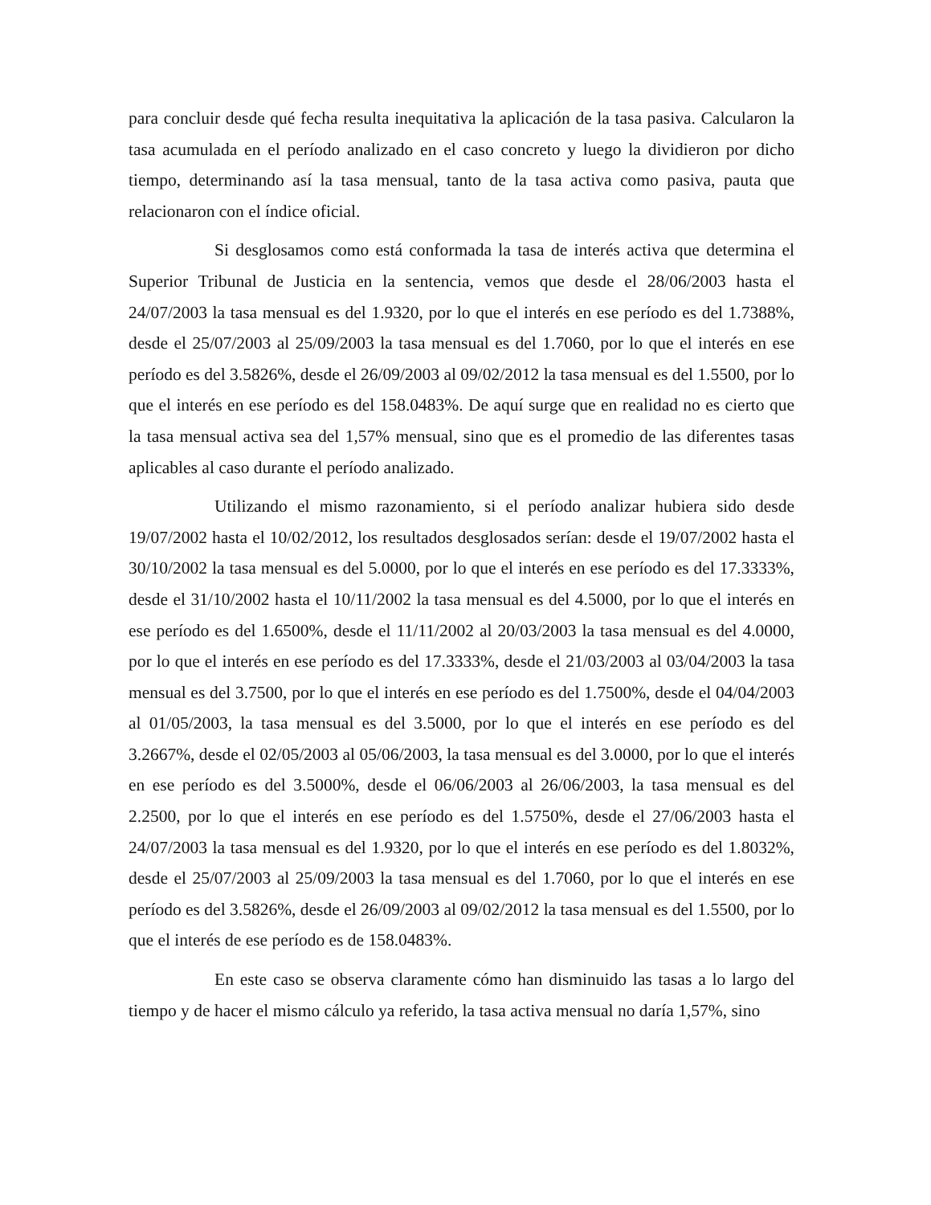para concluir desde qué fecha resulta inequitativa la aplicación de la tasa pasiva. Calcularon la tasa acumulada en el período analizado en el caso concreto y luego la dividieron por dicho tiempo, determinando así la tasa mensual, tanto de la tasa activa como pasiva, pauta que relacionaron con el índice oficial.
Si desglosamos como está conformada la tasa de interés activa que determina el Superior Tribunal de Justicia en la sentencia, vemos que desde el 28/06/2003 hasta el 24/07/2003 la tasa mensual es del 1.9320, por lo que el interés en ese período es del 1.7388%, desde el 25/07/2003 al 25/09/2003 la tasa mensual es del 1.7060, por lo que el interés en ese período es del 3.5826%, desde el 26/09/2003 al 09/02/2012 la tasa mensual es del 1.5500, por lo que el interés en ese período es del 158.0483%. De aquí surge que en realidad no es cierto que la tasa mensual activa sea del 1,57% mensual, sino que es el promedio de las diferentes tasas aplicables al caso durante el período analizado.
Utilizando el mismo razonamiento, si el período analizar hubiera sido desde 19/07/2002 hasta el 10/02/2012, los resultados desglosados serían: desde el 19/07/2002 hasta el 30/10/2002 la tasa mensual es del 5.0000, por lo que el interés en ese período es del 17.3333%, desde el 31/10/2002 hasta el 10/11/2002 la tasa mensual es del 4.5000, por lo que el interés en ese período es del 1.6500%, desde el 11/11/2002 al 20/03/2003 la tasa mensual es del 4.0000, por lo que el interés en ese período es del 17.3333%, desde el 21/03/2003 al 03/04/2003 la tasa mensual es del 3.7500, por lo que el interés en ese período es del 1.7500%, desde el 04/04/2003 al 01/05/2003, la tasa mensual es del 3.5000, por lo que el interés en ese período es del 3.2667%, desde el 02/05/2003 al 05/06/2003, la tasa mensual es del 3.0000, por lo que el interés en ese período es del 3.5000%, desde el 06/06/2003 al 26/06/2003, la tasa mensual es del 2.2500, por lo que el interés en ese período es del 1.5750%, desde el 27/06/2003 hasta el 24/07/2003 la tasa mensual es del 1.9320, por lo que el interés en ese período es del 1.8032%, desde el 25/07/2003 al 25/09/2003 la tasa mensual es del 1.7060, por lo que el interés en ese período es del 3.5826%, desde el 26/09/2003 al 09/02/2012 la tasa mensual es del 1.5500, por lo que el interés de ese período es de 158.0483%.
En este caso se observa claramente cómo han disminuido las tasas a lo largo del tiempo y de hacer el mismo cálculo ya referido, la tasa activa mensual no daría 1,57%, sino